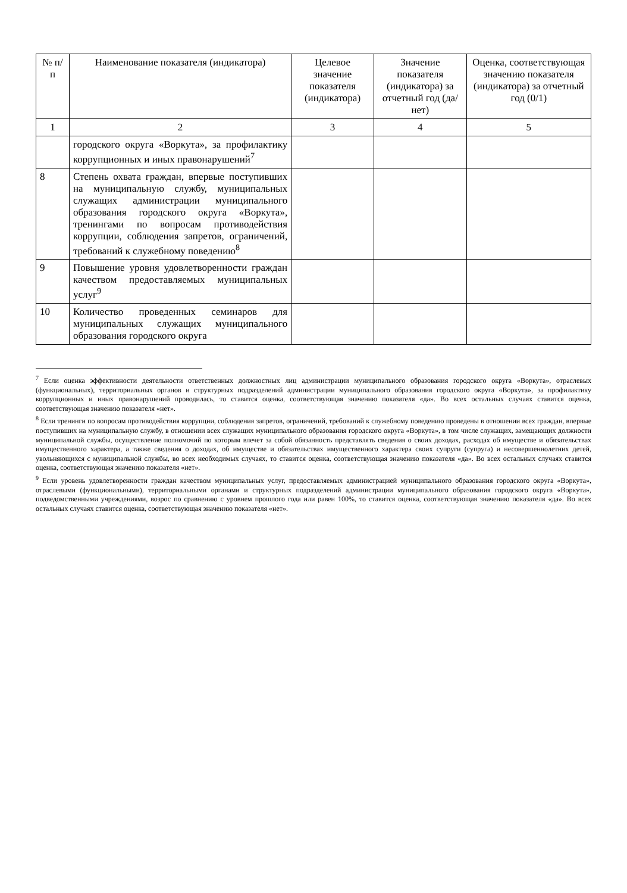| № п/п | Наименование показателя (индикатора) | Целевое значение показателя (индикатора) | Значение показателя (индикатора) за отчетный год (да/нет) | Оценка, соответствующая значению показателя (индикатора) за отчетный год (0/1) |
| --- | --- | --- | --- | --- |
| 1 | 2 | 3 | 4 | 5 |
| | городского округа «Воркута», за профилактику коррупционных и иных правонарушений<sup>7</sup> | | | |
| 8 | Степень охвата граждан, впервые поступивших на муниципальную службу, муниципальных служащих администрации муниципального образования городского округа «Воркута», тренингами по вопросам противодействия коррупции, соблюдения запретов, ограничений, требований к служебному поведению<sup>8</sup> | | | |
| 9 | Повышение уровня удовлетворенности граждан качеством предоставляемых муниципальных услуг<sup>9</sup> | | | |
| 10 | Количество проведенных семинаров для муниципальных служащих муниципального образования городского округа | | | |
<sup>7</sup> Если оценка эффективности деятельности ответственных должностных лиц администрации муниципального образования городского округа «Воркута», отраслевых (функциональных), территориальных органов и структурных подразделений администрации муниципального образования городского округа «Воркута», за профилактику коррупционных и иных правонарушений проводилась, то ставится оценка, соответствующая значению показателя «да». Во всех остальных случаях ставится оценка, соответствующая значению показателя «нет».
<sup>8</sup> Если тренинги по вопросам противодействия коррупции, соблюдения запретов, ограничений, требований к служебному поведению проведены в отношении всех граждан, впервые поступивших на муниципальную службу, в отношении всех служащих муниципального образования городского округа «Воркута», в том числе служащих, замещающих должности муниципальной службы, осуществление полномочий по которым влечет за собой обязанность представлять сведения о своих доходах, расходах об имуществе и обязательствах имущественного характера, а также сведения о доходах, об имуществе и обязательствах имущественного характера своих супруги (супруга) и несовершеннолетних детей, увольняющихся с муниципальной службы, во всех необходимых случаях, то ставится оценка, соответствующая значению показателя «да». Во всех остальных случаях ставится оценка, соответствующая значению показателя «нет».
<sup>9</sup> Если уровень удовлетворенности граждан качеством муниципальных услуг, предоставляемых администрацией муниципального образования городского округа «Воркута», отраслевыми (функциональными), территориальными органами и структурных подразделений администрации муниципального образования городского округа «Воркута», подведомственными учреждениями, возрос по сравнению с уровнем прошлого года или равен 100%, то ставится оценка, соответствующая значению показателя «да». Во всех остальных случаях ставится оценка, соответствующая значению показателя «нет».